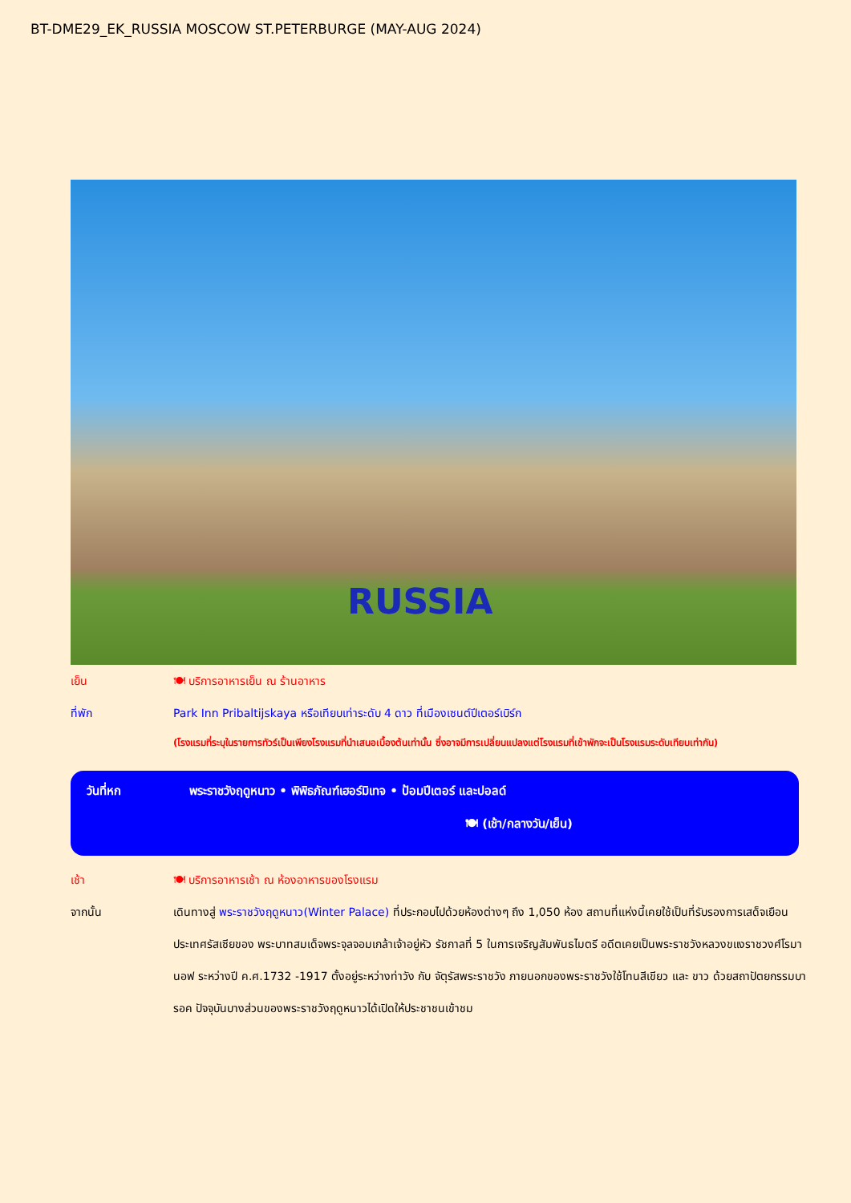BT-DME29_EK_RUSSIA MOSCOW ST.PETERBURGE (MAY-AUG 2024)
RUSSIA
เย็น 🍽 บริการอาหารเย็น ณ ร้านอาหาร
ที่พัก Park Inn Pribaltijskaya หรือเทียบเท่าระดับ 4 ดาว ที่เมืองเซนต์ปีเตอร์เบิร์ก
(โรงแรมที่ระบุในรายการทัวร์เป็นเพียงโรงแรมที่นำเสนอเบื้องต้นเท่านั้น ซึ่งอาจมีการเปลี่ยนแปลงแต่โรงแรมที่เข้าพักจะเป็นโรงแรมระดับเทียบเท่ากัน)
วันที่หก พระราชวังฤดูหนาว • พิพิธภัณฑ์เฮอร์มิเทจ • ป้อมปีเตอร์ และปอลด์
🍽 (เช้า/กลางวัน/เย็น)
เช้า 🍽 บริการอาหารเช้า ณ ห้องอาหารของโรงแรม
จากนั้น เดินทางสู่ พระราชวังฤดูหนาว(Winter Palace) ที่ประกอบไปด้วยห้องต่างๆ ถึง 1,050 ห้อง สถานที่แห่งนี้เคยใช้เป็นที่รับรองการเสด็จเยือนประเทศรัสเซียของ พระบาทสมเด็จพระจุลจอมเกล้าเจ้าอยู่หัว รัชกาลที่ 5 ในการเจริญสัมพันธไมตรี อดีตเคยเป็นพระราชวังหลวงขแงราชวงศ์โรมานอฟ ระหว่างปี ค.ศ.1732 -1917 ตั้งอยู่ระหว่างท่าวัง กับ จัตุรัสพระราชวัง ภายนอกของพระราชวังใช้โทนสีเขียว และ ขาว ด้วยสถาปัตยกรรมบารอค ปัจจุบันบางส่วนของพระราชวังฤดูหนาวได้เปิดให้ประชาชนเข้าชม